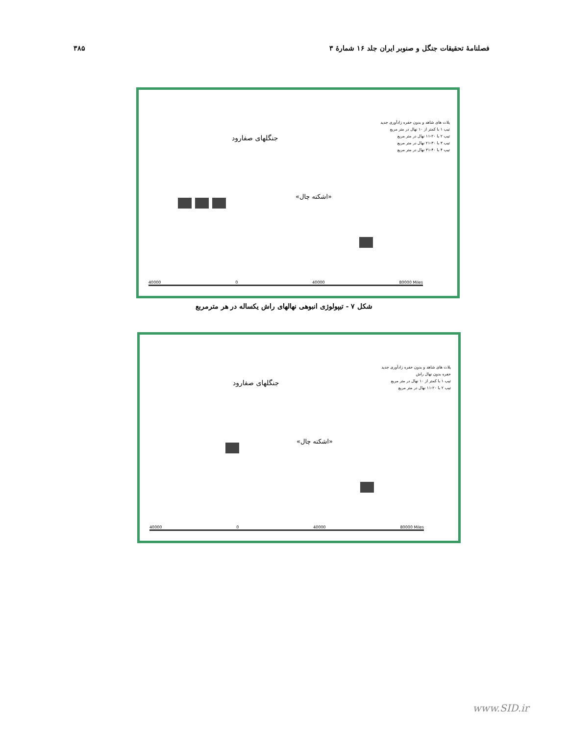۳۸۵ فصلنامۀ تحقیقات جنگل و صنوبر ایران جلد ۱۶ شمارۀ ۳
جنگلهای صفارود
«اشکته چال»
پلات های شاهد و بدون حفره زادآوری جدید
تیپ ۱ با کمتر از ۱۰ نهال در متر مربع
تیپ ۲ با ۲۰-۱۱ نهال در متر مربع
تیپ ۳ با ۳۰-۲۱ نهال در متر مربع
تیپ ۴ با ۴۰-۳۱ نهال در متر مربع
40000 0 40000 80000 Miles
شکل ۷ - تیپولوژی انبوهی نهالهای راش یکساله در هر مترمربع
جنگلهای صفارود
«اشکته چال»
پلات های شاهد و بدون حفره زادآوری جدید
حفره بدون نهال راش
تیپ ۱ با کمتر از ۱۰ نهال در متر مربع
تیپ ۲ با ۲۰-۱۱ نهال در متر مربع
40000 0 40000 80000 Miles
www.SID.ir